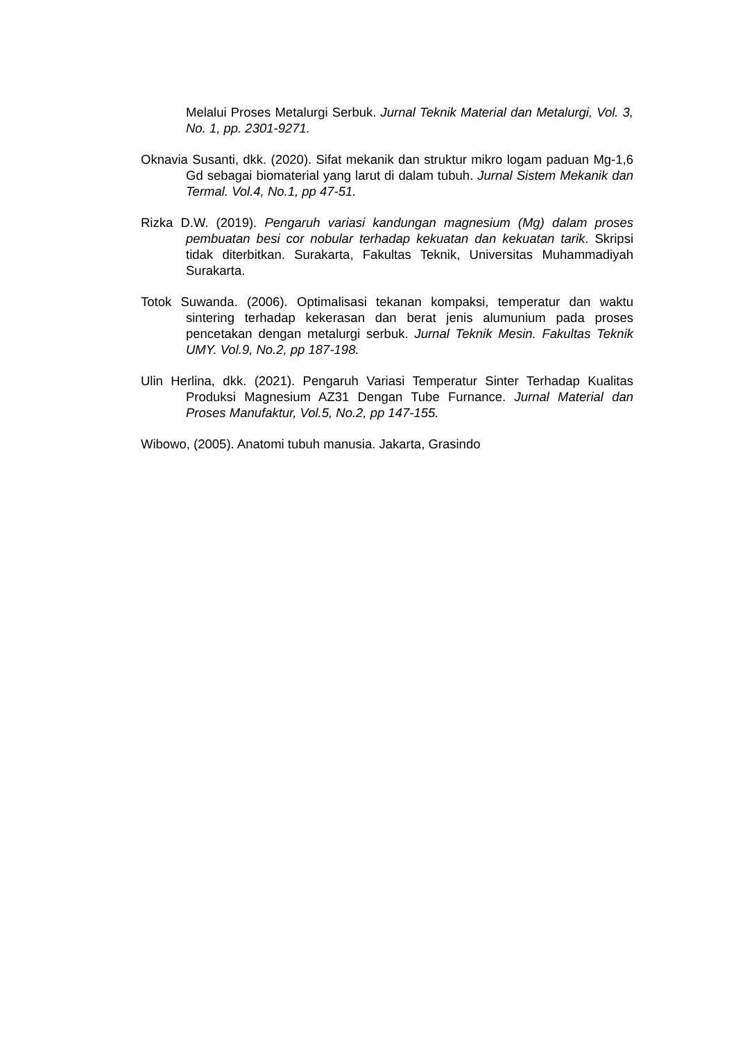Melalui Proses Metalurgi Serbuk. Jurnal Teknik Material dan Metalurgi, Vol. 3, No. 1, pp. 2301-9271.
Oknavia Susanti, dkk. (2020). Sifat mekanik dan struktur mikro logam paduan Mg-1,6 Gd sebagai biomaterial yang larut di dalam tubuh. Jurnal Sistem Mekanik dan Termal. Vol.4, No.1, pp 47-51.
Rizka D.W. (2019). Pengaruh variasi kandungan magnesium (Mg) dalam proses pembuatan besi cor nobular terhadap kekuatan dan kekuatan tarik. Skripsi tidak diterbitkan. Surakarta, Fakultas Teknik, Universitas Muhammadiyah Surakarta.
Totok Suwanda. (2006). Optimalisasi tekanan kompaksi, temperatur dan waktu sintering terhadap kekerasan dan berat jenis alumunium pada proses pencetakan dengan metalurgi serbuk. Jurnal Teknik Mesin. Fakultas Teknik UMY. Vol.9, No.2, pp 187-198.
Ulin Herlina, dkk. (2021). Pengaruh Variasi Temperatur Sinter Terhadap Kualitas Produksi Magnesium AZ31 Dengan Tube Furnance. Jurnal Material dan Proses Manufaktur, Vol.5, No.2, pp 147-155.
Wibowo, (2005). Anatomi tubuh manusia. Jakarta, Grasindo